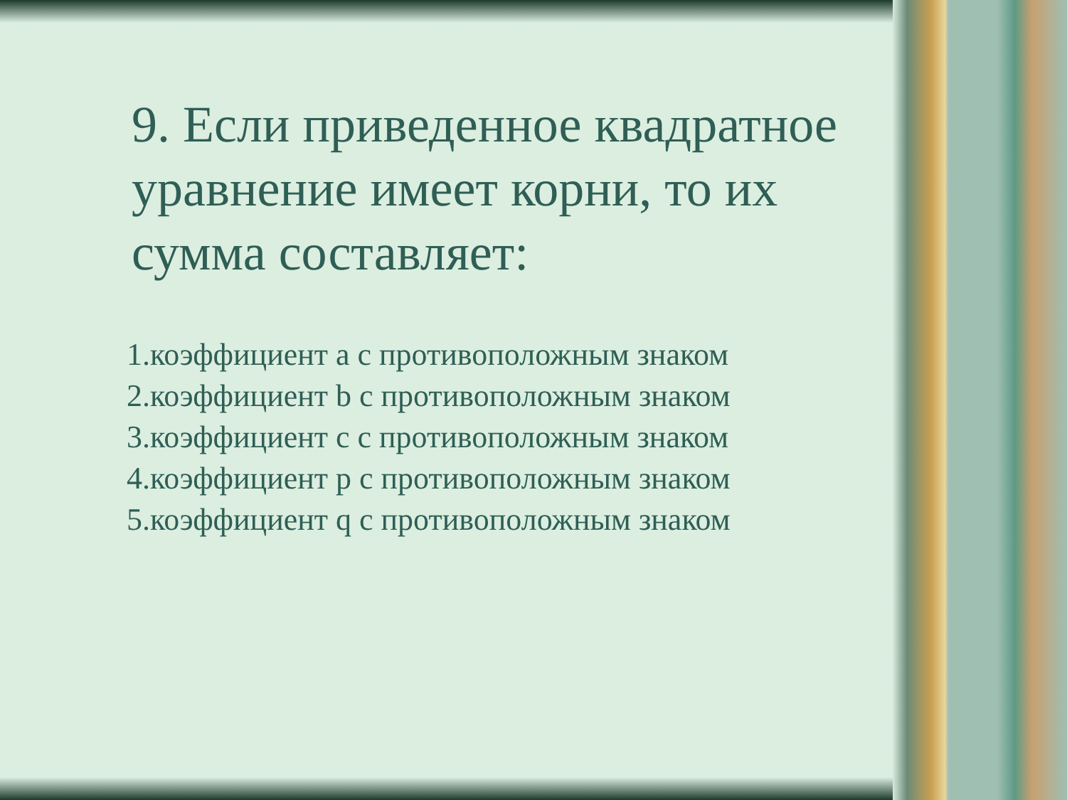9. Если приведенное квадратное уравнение имеет корни, то их сумма составляет:
1.коэффициент а с противоположным знаком
2.коэффициент b с противоположным знаком
3.коэффициент с с противоположным знаком
4.коэффициент р с противоположным знаком
5.коэффициент q с противоположным знаком